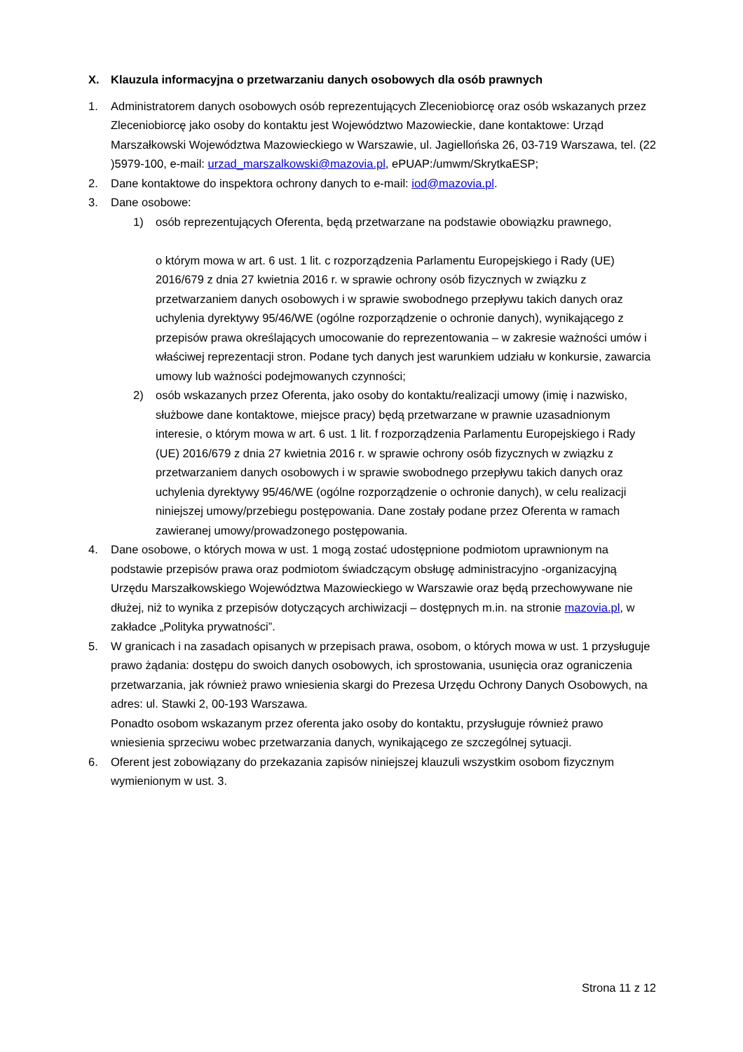X. Klauzula informacyjna o przetwarzaniu danych osobowych dla osób prawnych
1. Administratorem danych osobowych osób reprezentujących Zleceniobiorcę oraz osób wskazanych przez Zleceniobiorcę jako osoby do kontaktu jest Województwo Mazowieckie, dane kontaktowe: Urząd Marszałkowski Województwa Mazowieckiego w Warszawie, ul. Jagiellońska 26, 03-719 Warszawa, tel. (22 )5979-100, e-mail: urzad_marszalkowski@mazovia.pl, ePUAP:/umwm/SkrytkaESP;
2. Dane kontaktowe do inspektora ochrony danych to e-mail: iod@mazovia.pl.
3. Dane osobowe:
1) osób reprezentujących Oferenta, będą przetwarzane na podstawie obowiązku prawnego,
o którym mowa w art. 6 ust. 1 lit. c rozporządzenia Parlamentu Europejskiego i Rady (UE) 2016/679 z dnia 27 kwietnia 2016 r. w sprawie ochrony osób fizycznych w związku z przetwarzaniem danych osobowych i w sprawie swobodnego przepływu takich danych oraz uchylenia dyrektywy 95/46/WE (ogólne rozporządzenie o ochronie danych), wynikającego z przepisów prawa określających umocowanie do reprezentowania – w zakresie ważności umów i właściwej reprezentacji stron. Podane tych danych jest warunkiem udziału w konkursie, zawarcia umowy lub ważności podejmowanych czynności;
2) osób wskazanych przez Oferenta, jako osoby do kontaktu/realizacji umowy (imię i nazwisko, służbowe dane kontaktowe, miejsce pracy) będą przetwarzane w prawnie uzasadnionym interesie, o którym mowa w art. 6 ust. 1 lit. f rozporządzenia Parlamentu Europejskiego i Rady (UE) 2016/679 z dnia 27 kwietnia 2016 r. w sprawie ochrony osób fizycznych w związku z przetwarzaniem danych osobowych i w sprawie swobodnego przepływu takich danych oraz uchylenia dyrektywy 95/46/WE (ogólne rozporządzenie o ochronie danych), w celu realizacji niniejszej umowy/przebiegu postępowania. Dane zostały podane przez Oferenta w ramach zawieranej umowy/prowadzonego postępowania.
4. Dane osobowe, o których mowa w ust. 1 mogą zostać udostępnione podmiotom uprawnionym na podstawie przepisów prawa oraz podmiotom świadczącym obsługę administracyjno -organizacyjną Urzędu Marszałkowskiego Województwa Mazowieckiego w Warszawie oraz będą przechowywane nie dłużej, niż to wynika z przepisów dotyczących archiwizacji – dostępnych m.in. na stronie mazovia.pl, w zakładce „Polityka prywatności”.
5. W granicach i na zasadach opisanych w przepisach prawa, osobom, o których mowa w ust. 1 przysługuje prawo żądania: dostępu do swoich danych osobowych, ich sprostowania, usunięcia oraz ograniczenia przetwarzania, jak również prawo wniesienia skargi do Prezesa Urzędu Ochrony Danych Osobowych, na adres: ul. Stawki 2, 00-193 Warszawa.
Ponadto osobom wskazanym przez oferenta jako osoby do kontaktu, przysługuje również prawo wniesienia sprzeciwu wobec przetwarzania danych, wynikającego ze szczególnej sytuacji.
6. Oferent jest zobowiązany do przekazania zapisów niniejszej klauzuli wszystkim osobom fizycznym wymienionym w ust. 3.
Strona 11 z 12